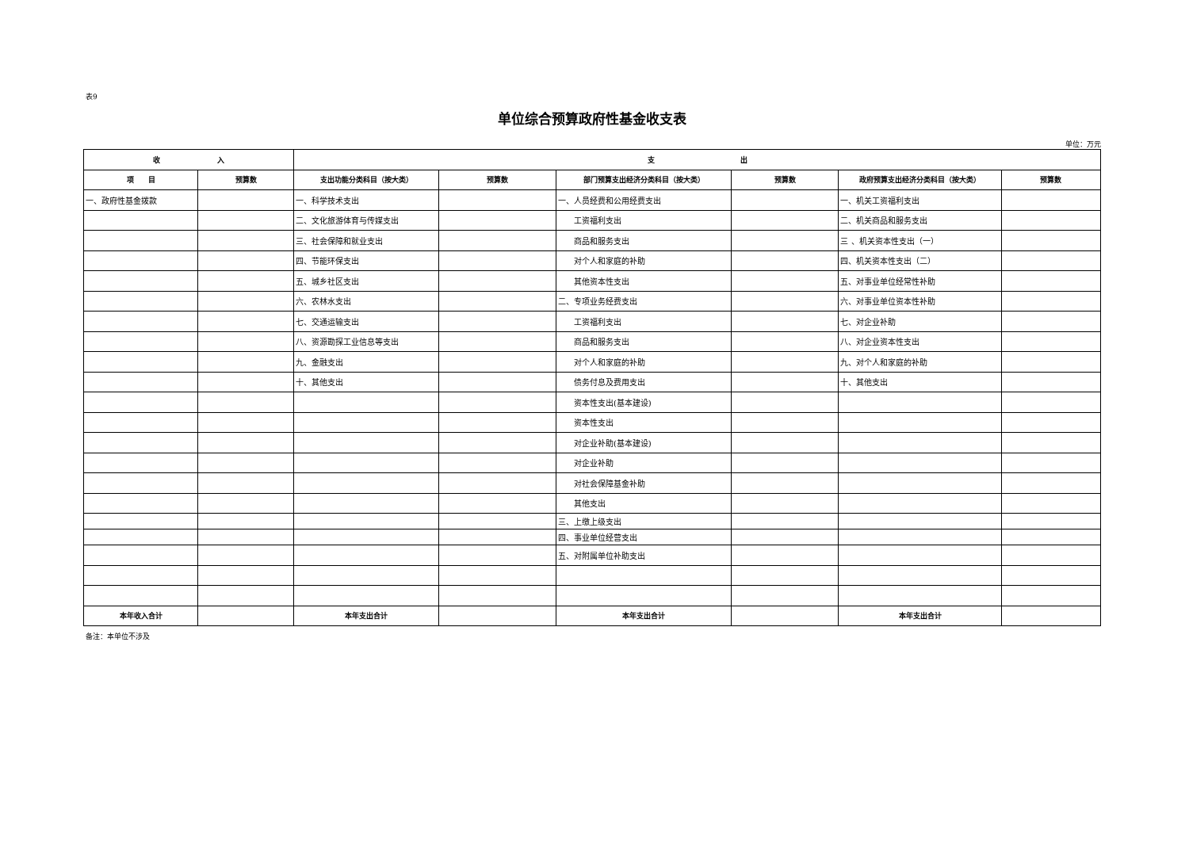表9
单位综合预算政府性基金收支表
单位：万元
| 收 入 | | 支 出 | | | | | |
| --- | --- | --- | --- | --- | --- | --- | --- |
| 项 目 | 预算数 | 支出功能分类科目（按大类） | 预算数 | 部门预算支出经济分类科目（按大类） | 预算数 | 政府预算支出经济分类科目（按大类） | 预算数 |
| 一、政府性基金拨款 | | 一、科学技术支出 | | 一、人员经费和公用经费支出 | | 一、机关工资福利支出 | |
| | | 二、文化旅游体育与传媒支出 | | 工资福利支出 | | 二、机关商品和服务支出 | |
| | | 三、社会保障和就业支出 | | 商品和服务支出 | | 三 、机关资本性支出（一） | |
| | | 四、节能环保支出 | | 对个人和家庭的补助 | | 四、机关资本性支出（二） | |
| | | 五、城乡社区支出 | | 其他资本性支出 | | 五、对事业单位经常性补助 | |
| | | 六、农林水支出 | | 二、专项业务经费支出 | | 六、对事业单位资本性补助 | |
| | | 七、交通运输支出 | | 工资福利支出 | | 七、对企业补助 | |
| | | 八、资源勘探工业信息等支出 | | 商品和服务支出 | | 八、对企业资本性支出 | |
| | | 九、金融支出 | | 对个人和家庭的补助 | | 九、对个人和家庭的补助 | |
| | | 十、其他支出 | | 债务付息及费用支出 | | 十、其他支出 | |
| | | | | 资本性支出(基本建设) | | | |
| | | | | 资本性支出 | | | |
| | | | | 对企业补助(基本建设) | | | |
| | | | | 对企业补助 | | | |
| | | | | 对社会保障基金补助 | | | |
| | | | | 其他支出 | | | |
| | | | | 三、上缴上级支出 | | | |
| | | | | 四、事业单位经营支出 | | | |
| | | | | 五、对附属单位补助支出 | | | |
| 本年收入合计 | | 本年支出合计 | | 本年支出合计 | | 本年支出合计 | |
备注：本单位不涉及